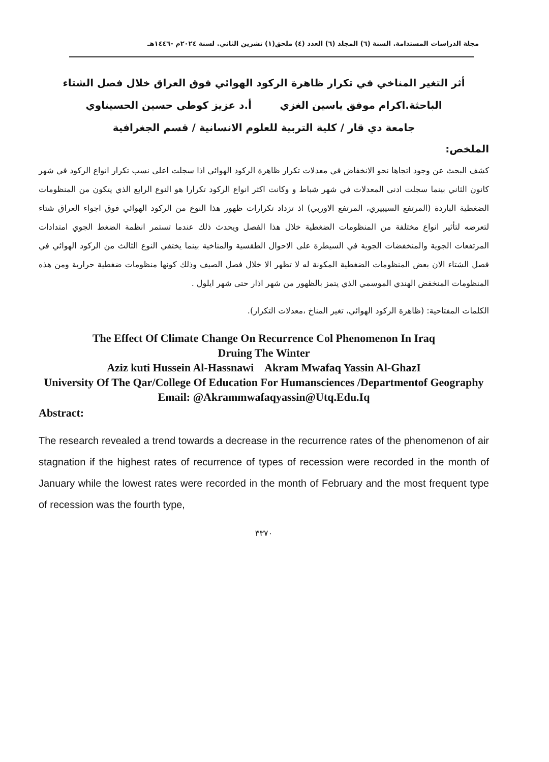مجلة الدراسات المستدامة. السنة (٦) المجلد (٦) العدد (٤) ملحق(١) تشرين الثاني. لسنة ٢٠٢٤م -١٤٤٦هـ
أثر التغير المناخي في تكرار ظاهرة الركود الهوائي فوق العراق خلال فصل الشتاء
الباحثة.اكرام موفق ياسين الغزي أ.د عزيز كوطي حسين الحسيناوي
جامعة دي قار / كلية التربية للعلوم الانسانية / قسم الجغرافية
الملخص:
كشف البحث عن وجود اتجاها نحو الانخفاض في معدلات تكرار ظاهرة الركود الهوائي اذا سجلت اعلى نسب تكرار انواع الركود في شهر كانون الثاني بينما سجلت ادنى المعدلات في شهر شباط و وكانت اكثر انواع الركود تكرارا هو النوع الرابع الذي يتكون من المنظومات الضغطية الباردة (المرتفع السيبيري، المرتفع الاوربي) اذ تزداد تكرارات ظهور هذا النوع من الركود الهوائي فوق اجواء العراق شتاء لتعرضه لتأثير انواع مختلفة من المنظومات الضغطية خلال هذا الفصل ويحدث ذلك عندما تستمر انظمة الضغط الجوي امتدادات المرتفعات الجوية والمنخفضات الجوية في السيطرة على الاحوال الطقسية والمناخية بينما يختفي النوع الثالث من الركود الهوائي في فصل الشتاء الان بعض المنظومات الضغطية المكونة له لا تظهر الا خلال فصل الصيف وذلك كونها منظومات ضغطية حرارية ومن هذه المنظومات المنخفض الهندي الموسمي الذي يتمز بالظهور من شهر اذار حتى شهر ايلول .
الكلمات المفتاحية: (ظاهرة الركود الهوائي، تغير المناخ ،معدلات التكرار).
The Effect Of Climate Change On Recurrence Col Phenomenon In Iraq
Druing The Winter
Aziz kuti Hussein Al-Hassnawi Akram Mwafaq Yassin Al-GhazI
University Of The Qar/College Of Education For Humansciences /Departmentof Geography
Email: @Akrammwafaqyassin@Utq.Edu.Iq
Abstract:
The research revealed a trend towards a decrease in the recurrence rates of the phenomenon of air stagnation if the highest rates of recurrence of types of recession were recorded in the month of January while the lowest rates were recorded in the month of February and the most frequent type of recession was the fourth type,
٣٣٧٠